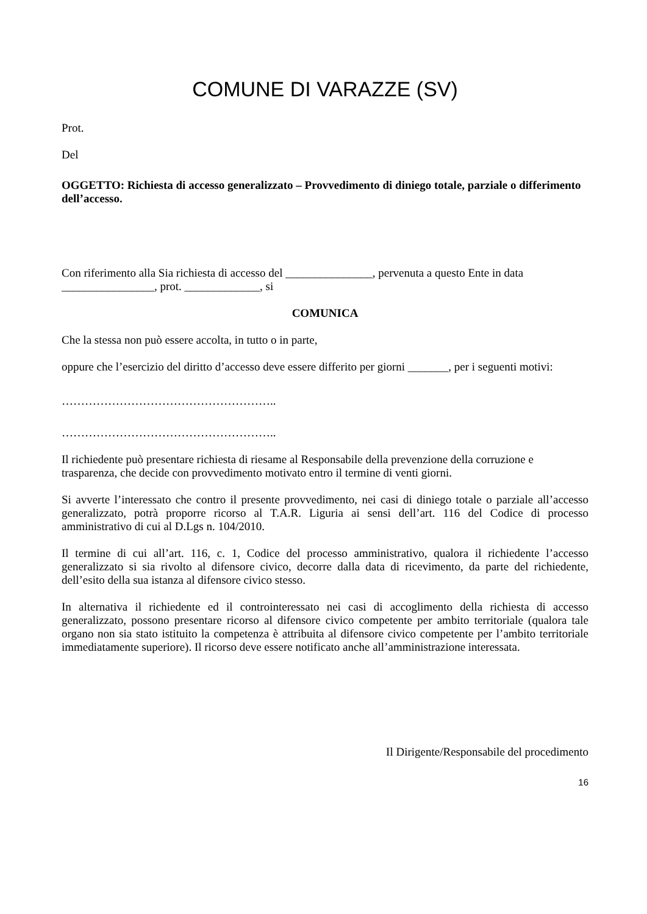COMUNE DI VARAZZE (SV)
Prot.
Del
OGGETTO: Richiesta di accesso generalizzato – Provvedimento di diniego totale, parziale o differimento dell’accesso.
Con riferimento alla Sia richiesta di accesso del _______________, pervenuta a questo Ente in data ________________, prot. _____________, si
COMUNICA
Che la stessa non può essere accolta, in tutto o in parte,
oppure che l’esercizio del diritto d’accesso deve essere differito per giorni _______, per i seguenti motivi:
………………………………………………..
………………………………………………..
Il richiedente può presentare richiesta di riesame al Responsabile della prevenzione della corruzione e trasparenza, che decide con provvedimento motivato entro il termine di venti giorni.
Si avverte l’interessato che contro il presente provvedimento, nei casi di diniego totale o parziale all’accesso generalizzato, potrà proporre ricorso al T.A.R. Liguria ai sensi dell’art. 116 del Codice di processo amministrativo di cui al D.Lgs n. 104/2010.
Il termine di cui all’art. 116, c. 1, Codice del processo amministrativo, qualora il richiedente l’accesso generalizzato si sia rivolto al difensore civico, decorre dalla data di ricevimento, da parte del richiedente, dell’esito della sua istanza al difensore civico stesso.
In alternativa il richiedente ed il controinteressato nei casi di accoglimento della richiesta di accesso generalizzato, possono presentare ricorso al difensore civico competente per ambito territoriale (qualora tale organo non sia stato istituito la competenza è attribuita al difensore civico competente per l’ambito territoriale immediatamente superiore). Il ricorso deve essere notificato anche all’amministrazione interessata.
Il Dirigente/Responsabile del procedimento
16